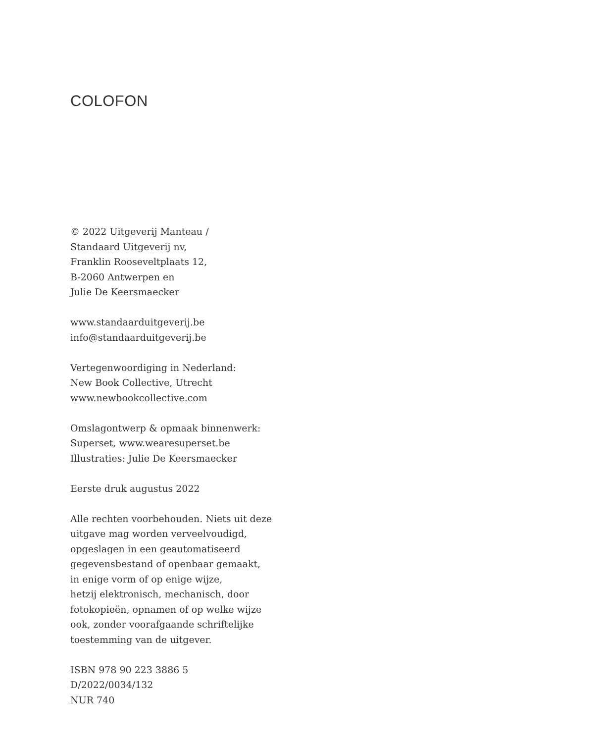COLOFON
© 2022 Uitgeverij Manteau /
Standaard Uitgeverij nv,
Franklin Rooseveltplaats 12,
B-2060 Antwerpen en
Julie De Keersmaecker
www.standaarduitgeverij.be
info@standaarduitgeverij.be
Vertegenwoordiging in Nederland:
New Book Collective, Utrecht
www.newbookcollective.com
Omslagontwerp & opmaak binnenwerk:
Superset, www.wearesuperset.be
Illustraties: Julie De Keersmaecker
Eerste druk augustus 2022
Alle rechten voorbehouden. Niets uit deze
uitgave mag worden verveelvoudigd,
opgeslagen in een geautomatiseerd
gegevensbestand of openbaar gemaakt,
in enige vorm of op enige wijze,
hetzij elektronisch, mechanisch, door
fotokopieën, opnamen of op welke wijze
ook, zonder voorafgaande schriftelijke
toestemming van de uitgever.
ISBN 978 90 223 3886 5
D/2022/0034/132
NUR 740